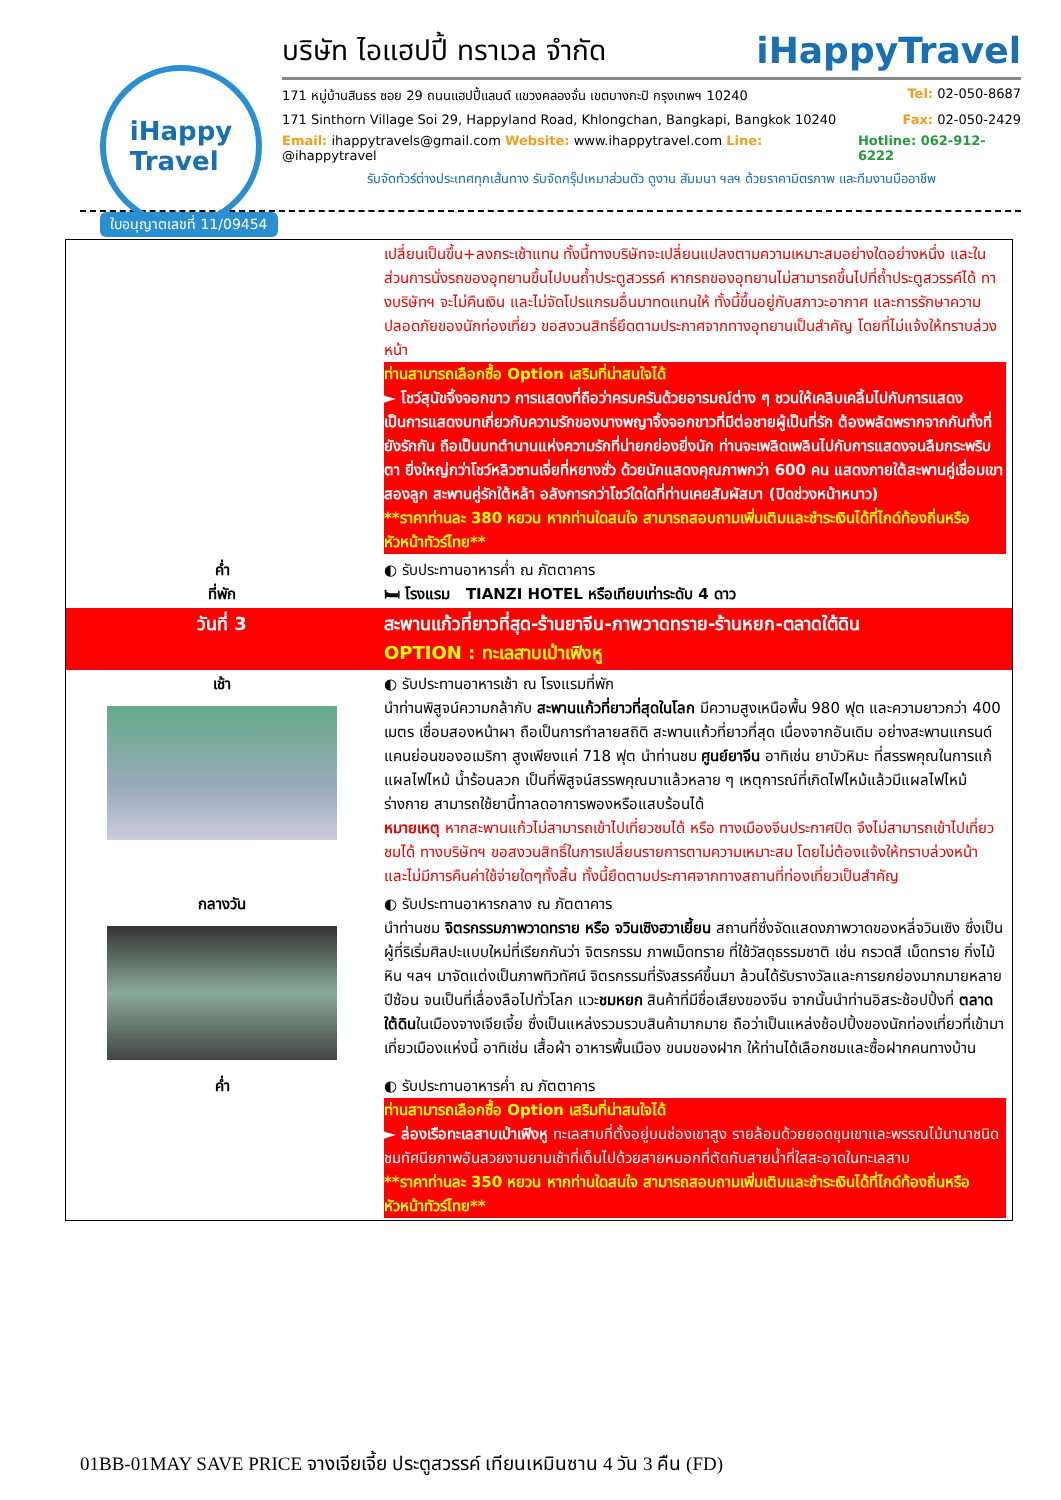iHappy
Travel
บริษัท ไอแฮปปี้ ทราเวล จำกัด iHappyTravel
171 หมู่บ้านสินธร ซอย 29 ถนนแฮปปี้แลนด์ แขวงคลองจั่น เขตบางกะปิ กรุงเทพฯ 10240 Tel: 02-050-8687
171 Sinthorn Village Soi 29, Happyland Road, Khlongchan, Bangkapi, Bangkok 10240 Fax: 02-050-2429
Email: ihappytravels@gmail.com Website: www.ihappytravel.com Line: @ihappytravel Hotline: 062-912-6222
รับจัดทัวร์ต่างประเทศทุกเส้นทาง รับจัดกรุ๊ปเหมาส่วนตัว ดูงาน สัมมนา ฯลฯ ด้วยราคามิตรภาพ และทีมงานมืออาชีพ
ใบอนุญาตเลขที่ 11/09454
| | เปลี่ยนเป็นขึ้น+ลงกระเช้าแทน ทั้งนี้ทางบริษัทจะเปลี่ยนแปลงตามความเหมาะสมอย่างใดอย่างหนึ่ง และในส่วนการนั่งรถของอุทยานขึ้นไปบนถ้ำประตูสวรรค์ หากรถของอุทยานไม่สามารถขึ้นไปที่ถ้ำประตูสวรรค์ได้ ทางบริษัทฯ จะไม่คืนเงิน และไม่จัดโปรแกรมอื่นมาทดแทนให้ ทั้งนี้ขึ้นอยู่กับสภาวะอากาศ และการรักษาความปลอดภัยของนักท่องเที่ยว ขอสงวนสิทธิ์ยึดตามประกาศจากทางอุทยานเป็นสำคัญ โดยที่ไม่แจ้งให้ทราบล่วงหน้า ท่านสามารถเลือกซื้อ Option เสริมที่น่าสนใจได้ ► โชว์สุนัขจิ้งจอกขาว การแสดงที่ถือว่าครบครันด้วยอารมณ์ต่าง ๆ ชวนให้เคลิบเคลิ้มไปกับการแสดง เป็นการแสดงบทเกี่ยวกับความรักของนางพญาจิ้งจอกขาวที่มีต่อชายผู้เป็นที่รัก ต้องพลัดพรากจากกันทั้งที่ยังรักกัน ถือเป็นบทตำนานแห่งความรักที่น่ายกย่องยิ่งนัก ท่านจะเพลิดเพลินไปกับการแสดงจนลืมกระพริบตา ยิ่งใหญ่กว่าโชว์หลิวซานเจี่ยที่หยางซั่ว ด้วยนักแสดงคุณภาพกว่า 600 คน แสดงภายใต้สะพานคู่เชื่อมเขาสองลูก สะพานคู่รักใต้หล้า อลังการกว่าโชว์ใดใดที่ท่านเคยสัมผัสมา (ปิดช่วงหน้าหนาว) **ราคาท่านละ 380 หยวน หากท่านใดสนใจ สามารถสอบถามเพิ่มเติมและชำระเงินได้ที่ไกด์ท้องถิ่นหรือหัวหน้าทัวร์ไทย** |
| ค่ำ ที่พัก | ◐ รับประทานอาหารค่ำ ณ ภัตตาคาร 🛏 โรงแรม TIANZI HOTEL หรือเทียบเท่าระดับ 4 ดาว |
| วันที่ 3 | สะพานแก้วที่ยาวที่สุด-ร้านยาจีน-ภาพวาดทราย-ร้านหยก-ตลาดใต้ดิน OPTION : ทะเลสาบเป่าเฟิงหู |
| เช้า | ◐ รับประทานอาหารเช้า ณ โรงแรมที่พัก นำท่านพิสูจน์ความกล้ากับ สะพานแก้วที่ยาวที่สุดในโลก มีความสูงเหนือพื้น 980 ฟุต และความยาวกว่า 400 เมตร เชื่อมสองหน้าผา ถือเป็นการทำลายสถิติ สะพานแก้วที่ยาวที่สุด เนื่องจากอันเดิม อย่างสะพานแกรนด์แคนย่อนของอเมริกา สูงเพียงแค่ 718 ฟุต นำท่านชม ศูนย์ยาจีน อาทิเช่น ยาบัวหิมะ ที่สรรพคุณในการแก้แผลไฟไหม้ น้ำร้อนลวก เป็นที่พิสูจน์สรรพคุณมาแล้วหลาย ๆ เหตุการณ์ที่เกิดไฟไหม้แล้วมีแผลไฟไหม้ร่างกาย สามารถใช้ยานี้ทาลดอาการพองหรือแสบร้อนได้ หมายเหตุ หากสะพานแก้วไม่สามารถเข้าไปเที่ยวชมได้ หรือ ทางเมืองจีนประกาศปิด จึงไม่สามารถเข้าไปเที่ยวชมได้ ทางบริษัทฯ ขอสงวนสิทธิ์ในการเปลี่ยนรายการตามความเหมาะสม โดยไม่ต้องแจ้งให้ทราบล่วงหน้า และไม่มีการคืนค่าใช้จ่ายใดๆทั้งสิ้น ทั้งนี้ยึดตามประกาศจากทางสถานที่ท่องเที่ยวเป็นสำคัญ |
| กลางวัน | ◐ รับประทานอาหารกลาง ณ ภัตตาคาร นำท่านชม จิตรกรรมภาพวาดทราย หรือ จวินเซิงฮวาเยี้ยน สถานที่ซึ่งจัดแสดงภาพวาดของหลี่จวินเซิง ซึ่งเป็นผู้ที่ริเริ่มศิลปะแบบใหม่ที่เรียกกันว่า จิตรกรรม ภาพเม็ดทราย ที่ใช้วัสดุธรรมชาติ เช่น กรวดสี เม็ดทราย กิ่งไม้ หิน ฯลฯ มาจัดแต่งเป็นภาพทิวทัศน์ จิตรกรรมที่รังสรรค์ขึ้นมา ล้วนได้รับรางวัลและการยกย่องมากมายหลายปีซ้อน จนเป็นที่เลื่องลือไปทั่วโลก แวะ ชมหยก สินค้าที่มีชื่อเสียงของจีน จากนั้นนำท่านอิสระช้อปปิ้งที่ ตลาดใต้ดิน ในเมืองจางเจียเจี้ย ซึ่งเป็นแหล่งรวมรวบสินค้ามากมาย ถือว่าเป็นแหล่งช้อปปิ้งของนักท่องเที่ยวที่เข้ามาเที่ยวเมืองแห่งนี้ อาทิเช่น เสื้อผ้า อาหารพื้นเมือง ขนมของฝาก ให้ท่านได้เลือกชมและซื้อฝากคนทางบ้าน |
| ค่ำ | ◐ รับประทานอาหารค่ำ ณ ภัตตาคาร ท่านสามารถเลือกซื้อ Option เสริมที่น่าสนใจได้ ► ล่องเรือทะเลสาบเป่าเฟิงหู ทะเลสาบที่ตั้งอยู่บนช่องเขาสูง รายล้อมด้วยยอดขุนเขาและพรรณไม้นานาชนิด ชมทัศนียภาพอันสวยงามยามเช้าที่เต็มไปด้วยสายหมอกที่ตัดกับสายน้ำที่ใสสะอาดในทะเลสาบ **ราคาท่านละ 350 หยวน หากท่านใดสนใจ สามารถสอบถามเพิ่มเติมและชำระเงินได้ที่ไกด์ท้องถิ่นหรือหัวหน้าทัวร์ไทย** |
01BB-01MAY SAVE PRICE จางเจียเจี้ย ประตูสวรรค์ เทียนเหมินซาน 4 วัน 3 คืน (FD)